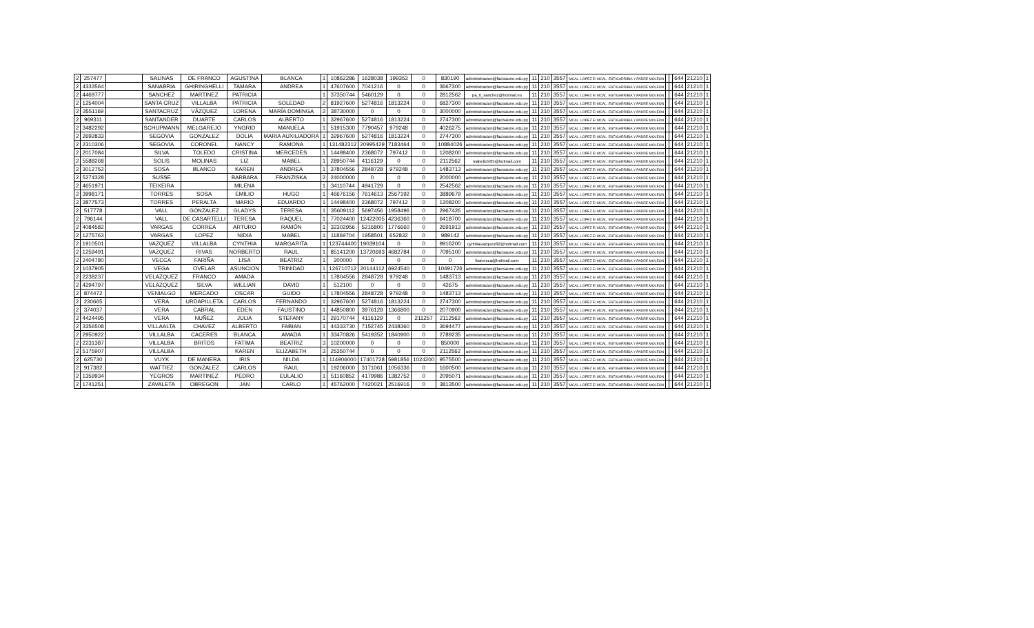| 2 | 257477 | | SALINAS | DE FRANCO | AGUSTINA | BLANCA | 1 | 10862286 | 1628038 | 199353 | 0 | 830190 | administracion@facisaune.edu.py | 11 | 210 | 3557 | MCAL. LOPEZ E/ MCAL. ESTIGARRIBIA Y PADRE MOLEON | | | 644 | 21210 | 1 |
| 2 | 4333564 | | SANABRIA | GHIRINGHELLI | TAMARA | ANDREA | 1 | 47607600 | 7041216 | 0 | 0 | 3667300 | administracion@facisaune.edu.py | 11 | 210 | 3557 | MCAL. LOPEZ E/ MCAL. ESTIGARRIBIA Y PADRE MOLEON | | | 644 | 21210 | 1 |
| 2 | 4469777 | | SANCHEZ | MARTINEZ | PATRICIA | | 1 | 37350744 | 5460129 | 0 | 0 | 2812562 | pa_ti_sanchez@hotmail.es | 11 | 210 | 3557 | MCAL. LOPEZ E/ MCAL. ESTIGARRIBIA Y PADRE MOLEON | | | 644 | 21210 | 1 |
| 2 | 1254004 | | SANTA CRUZ | VILLALBA | PATRICIA | SOLEDAD | 2 | 81927600 | 5274816 | 1813224 | 0 | 6827300 | administracion@facisaune.edu.py | 11 | 210 | 3557 | MCAL. LOPEZ E/ MCAL. ESTIGARRIBIA Y PADRE MOLEON | | | 644 | 21210 | 1 |
| 2 | 3551169 | | SANTACRUZ | VÁZQUEZ | LORENA | MARÍA DOMINGA | 2 | 38730000 | 0 | 0 | 0 | 3000000 | administracion@facisaune.edu.py | 11 | 210 | 3557 | MCAL. LOPEZ E/ MCAL. ESTIGARRIBIA Y PADRE MOLEON | | | 644 | 21210 | 1 |
| 2 | 969311 | | SANTANDER | DUARTE | CARLOS | ALBERTO | 1 | 32967600 | 5274816 | 1813224 | 0 | 2747300 | administracion@facisaune.edu.py | 11 | 210 | 3557 | MCAL. LOPEZ E/ MCAL. ESTIGARRIBIA Y PADRE MOLEON | | | 644 | 21210 | 1 |
| 2 | 3482292 | | SCHUPMANN | MELGAREJO | YNGRID | MANUELA | 1 | 51915300 | 7790457 | 979248 | 0 | 4026275 | administracion@facisaune.edu.py | 11 | 210 | 3557 | MCAL. LOPEZ E/ MCAL. ESTIGARRIBIA Y PADRE MOLEON | | | 644 | 21210 | 1 |
| 2 | 2692833 | | SEGOVIA | GONZALEZ | DOLIA | MARIA AUXILIADORA | 1 | 32967600 | 5274816 | 1813224 | 0 | 2747300 | administracion@facisaune.edu.py | 11 | 210 | 3557 | MCAL. LOPEZ E/ MCAL. ESTIGARRIBIA Y PADRE MOLEON | | | 644 | 21210 | 1 |
| 2 | 2310306 | | SEGOVIA | CORONEL | NANCY | RAMONA | 1 | 131482312 | 20995429 | 7183464 | 0 | 10884026 | administracion@facisaune.edu.py | 11 | 210 | 3557 | MCAL. LOPEZ E/ MCAL. ESTIGARRIBIA Y PADRE MOLEON | | | 644 | 21210 | 1 |
| 2 | 2017084 | | SILVA | TOLEDO | CRISTINA | MERCEDES | 1 | 14498400 | 2368072 | 797412 | 0 | 1208200 | administracion@facisaune.edu.py | 11 | 210 | 3557 | MCAL. LOPEZ E/ MCAL. ESTIGARRIBIA Y PADRE MOLEON | | | 644 | 21210 | 1 |
| 2 | 5588268 | | SOLIS | MOLINAS | LIZ | MABEL | 1 | 28950744 | 4116129 | 0 | 0 | 2112562 | mabelichi95@hotmail.com | 11 | 210 | 3557 | MCAL. LOPEZ E/ MCAL. ESTIGARRIBIA Y PADRE MOLEON | | | 644 | 21210 | 1 |
| 2 | 3012752 | | SOSA | BLANCO | KAREN | ANDREA | 1 | 37804556 | 2848728 | 979248 | 0 | 1483713 | administracion@facisaune.edu.py | 11 | 210 | 3557 | MCAL. LOPEZ E/ MCAL. ESTIGARRIBIA Y PADRE MOLEON | | | 644 | 21210 | 1 |
| 2 | 5274328 | | SUSSE | | BARBARA | FRANZISKA | 2 | 24000000 | 0 | 0 | 0 | 2000000 | administracion@facisaune.edu.py | 11 | 210 | 3557 | MCAL. LOPEZ E/ MCAL. ESTIGARRIBIA Y PADRE MOLEON | | | 644 | 21210 | 1 |
| 2 | 4651971 | | TEIXEIRA | | MILENA | | 1 | 34110744 | 4941729 | 0 | 0 | 2542562 | administracion@facisaune.edu.py | 11 | 210 | 3557 | MCAL. LOPEZ E/ MCAL. ESTIGARRIBIA Y PADRE MOLEON | | | 644 | 21210 | 1 |
| 2 | 3998171 | | TORRES | SOSA | EMILIO | HUGO | 1 | 46676156 | 7614613 | 2567192 | 0 | 3889679 | administracion@facisaune.edu.py | 11 | 210 | 3557 | MCAL. LOPEZ E/ MCAL. ESTIGARRIBIA Y PADRE MOLEON | | | 644 | 21210 | 1 |
| 2 | 3877573 | | TORRES | PERALTA | MARIO | EDUARDO | 1 | 14498400 | 2368072 | 797412 | 0 | 1208200 | administracion@facisaune.edu.py | 11 | 210 | 3557 | MCAL. LOPEZ E/ MCAL. ESTIGARRIBIA Y PADRE MOLEON | | | 644 | 21210 | 1 |
| 2 | 517778 | | VALL | GONZALEZ | GLADYS | TERESA | 1 | 35609112 | 5697456 | 1958496 | 0 | 2967426 | administracion@facisaune.edu.py | 11 | 210 | 3557 | MCAL. LOPEZ E/ MCAL. ESTIGARRIBIA Y PADRE MOLEON | | | 644 | 21210 | 1 |
| 2 | 796144 | | VALL | DE CASARTELLI | TERESA | RAQUEL | 1 | 77024400 | 12422005 | 4236360 | 0 | 6418700 | administracion@facisaune.edu.py | 11 | 210 | 3557 | MCAL. LOPEZ E/ MCAL. ESTIGARRIBIA Y PADRE MOLEON | | | 644 | 21210 | 1 |
| 2 | 4084582 | | VARGAS | CORREA | ARTURO | RAMÓN | 1 | 32302956 | 5216800 | 1776660 | 0 | 2691913 | administracion@facisaune.edu.py | 11 | 210 | 3557 | MCAL. LOPEZ E/ MCAL. ESTIGARRIBIA Y PADRE MOLEON | | | 644 | 21210 | 1 |
| 2 | 1275763 | | VARGAS | LOPEZ | NIDIA | MABEL | 1 | 11869704 | 1958501 | 652832 | 0 | 989142 | administracion@facisaune.edu.py | 11 | 210 | 3557 | MCAL. LOPEZ E/ MCAL. ESTIGARRIBIA Y PADRE MOLEON | | | 644 | 21210 | 1 |
| 2 | 1910501 | | VAZQUEZ | VILLALBA | CYNTHIA | MARGARITA | 1 | 123744400 | 19039104 | 0 | 0 | 9916200 | cynthiavazquez82@hotmail.com | 11 | 210 | 3557 | MCAL. LOPEZ E/ MCAL. ESTIGARRIBIA Y PADRE MOLEON | | | 644 | 21210 | 1 |
| 2 | 1259491 | | VAZQUEZ | RIVAS | NORBERTO | RAUL | 1 | 85141200 | 13720693 | 4682784 | 0 | 7095100 | administracion@facisaune.edu.py | 11 | 210 | 3557 | MCAL. LOPEZ E/ MCAL. ESTIGARRIBIA Y PADRE MOLEON | | | 644 | 21210 | 1 |
| 2 | 2404780 | | VECCA | FARIÑA | LISA | BEATRIZ | 1 | 200000 | 0 | 0 | 0 | 0 | lisavecca@hotmail.com | 11 | 210 | 3557 | MCAL. LOPEZ E/ MCAL. ESTIGARRIBIA Y PADRE MOLEON | | | 644 | 21210 | 1 |
| 2 | 1037905 | | VEGA | OVELAR | ASUNCION | TRINIDAD | 1 | 126710712 | 20144112 | 6924540 | 0 | 10491726 | administracion@facisaune.edu.py | 11 | 210 | 3557 | MCAL. LOPEZ E/ MCAL. ESTIGARRIBIA Y PADRE MOLEON | | | 644 | 21210 | 1 |
| 2 | 2238237 | | VELAZQUEZ | FRANCO | AMADA | | 1 | 17804556 | 2848728 | 979248 | 0 | 1483713 | administracion@facisaune.edu.py | 11 | 210 | 3557 | MCAL. LOPEZ E/ MCAL. ESTIGARRIBIA Y PADRE MOLEON | | | 644 | 21210 | 1 |
| 2 | 4294797 | | VELAZQUEZ | SILVA | WILLIAN | DAVID | 1 | 512100 | 0 | 0 | 0 | 42675 | administracion@facisaune.edu.py | 11 | 210 | 3557 | MCAL. LOPEZ E/ MCAL. ESTIGARRIBIA Y PADRE MOLEON | | | 644 | 21210 | 1 |
| 2 | 874472 | | VENIALGO | MERCADO | OSCAR | GUIDO | 1 | 17804556 | 2848728 | 979248 | 0 | 1483713 | administracion@facisaune.edu.py | 11 | 210 | 3557 | MCAL. LOPEZ E/ MCAL. ESTIGARRIBIA Y PADRE MOLEON | | | 644 | 21210 | 1 |
| 2 | 230665 | | VERA | URDAPILLETA | CARLOS | FERNANDO | 1 | 32967600 | 5274816 | 1813224 | 0 | 2747300 | administracion@facisaune.edu.py | 11 | 210 | 3557 | MCAL. LOPEZ E/ MCAL. ESTIGARRIBIA Y PADRE MOLEON | | | 644 | 21210 | 1 |
| 2 | 374037 | | VERA | CABRAL | EDEN | FAUSTINO | 1 | 44850800 | 3976128 | 1366800 | 0 | 2070900 | administracion@facisaune.edu.py | 11 | 210 | 3557 | MCAL. LOPEZ E/ MCAL. ESTIGARRIBIA Y PADRE MOLEON | | | 644 | 21210 | 1 |
| 2 | 4424495 | | VERA | NUÑEZ | JULIA | STEFANY | 1 | 29170744 | 4116129 | 0 | 211257 | 2112562 | administracion@facisaune.edu.py | 11 | 210 | 3557 | MCAL. LOPEZ E/ MCAL. ESTIGARRIBIA Y PADRE MOLEON | | | 644 | 21210 | 1 |
| 2 | 3356508 | | VILLAALTA | CHAVEZ | ALBERTO | FABIAN | 1 | 44333730 | 7152745 | 2438360 | 0 | 3694477 | administracion@facisaune.edu.py | 11 | 210 | 3557 | MCAL. LOPEZ E/ MCAL. ESTIGARRIBIA Y PADRE MOLEON | | | 644 | 21210 | 1 |
| 2 | 2950922 | | VILLALBA | CACERES | BLANCA | AMADA | 1 | 33470826 | 5419352 | 1840900 | 0 | 2789235 | administracion@facisaune.edu.py | 11 | 210 | 3557 | MCAL. LOPEZ E/ MCAL. ESTIGARRIBIA Y PADRE MOLEON | | | 644 | 21210 | 1 |
| 2 | 2231387 | | VILLALBA | BRITOS | FATIMA | BEATRIZ | 3 | 10200000 | 0 | 0 | 0 | 850000 | administracion@facisaune.edu.py | 11 | 210 | 3557 | MCAL. LOPEZ E/ MCAL. ESTIGARRIBIA Y PADRE MOLEON | | | 644 | 21210 | 1 |
| 2 | 5175907 | | VILLALBA | | KAREN | ELIZABETH | 3 | 25350744 | 0 | 0 | 0 | 2112562 | administracion@facisaune.edu.py | 11 | 210 | 3557 | MCAL. LOPEZ E/ MCAL. ESTIGARRIBIA Y PADRE MOLEON | | | 644 | 21210 | 1 |
| 2 | 625730 | | VUYK | DE MANERA | IRIS | NILDA | 1 | 114906000 | 17401728 | 5981856 | 1024200 | 9575500 | administracion@facisaune.edu.py | 11 | 210 | 3557 | MCAL. LOPEZ E/ MCAL. ESTIGARRIBIA Y PADRE MOLEON | | | 644 | 21210 | 1 |
| 2 | 917382 | | WATTIEZ | GONZALEZ | CARLOS | RAUL | 1 | 19206000 | 3171061 | 1056336 | 0 | 1600500 | administracion@facisaune.edu.py | 11 | 210 | 3557 | MCAL. LOPEZ E/ MCAL. ESTIGARRIBIA Y PADRE MOLEON | | | 644 | 21210 | 1 |
| 2 | 1359934 | | YEGROS | MARTINEZ | PEDRO | EULALIO | 1 | 51160852 | 4179986 | 1382752 | 0 | 2095071 | administracion@facisaune.edu.py | 11 | 210 | 3557 | MCAL. LOPEZ E/ MCAL. ESTIGARRIBIA Y PADRE MOLEON | | | 644 | 21210 | 1 |
| 2 | 1741251 | | ZAVALETA | OBREGON | JAN | CARLO | 1 | 45762000 | 7420021 | 2516916 | 0 | 3813500 | administracion@facisaune.edu.py | 11 | 210 | 3557 | MCAL. LOPEZ E/ MCAL. ESTIGARRIBIA Y PADRE MOLEON | | | 644 | 21210 | 1 |